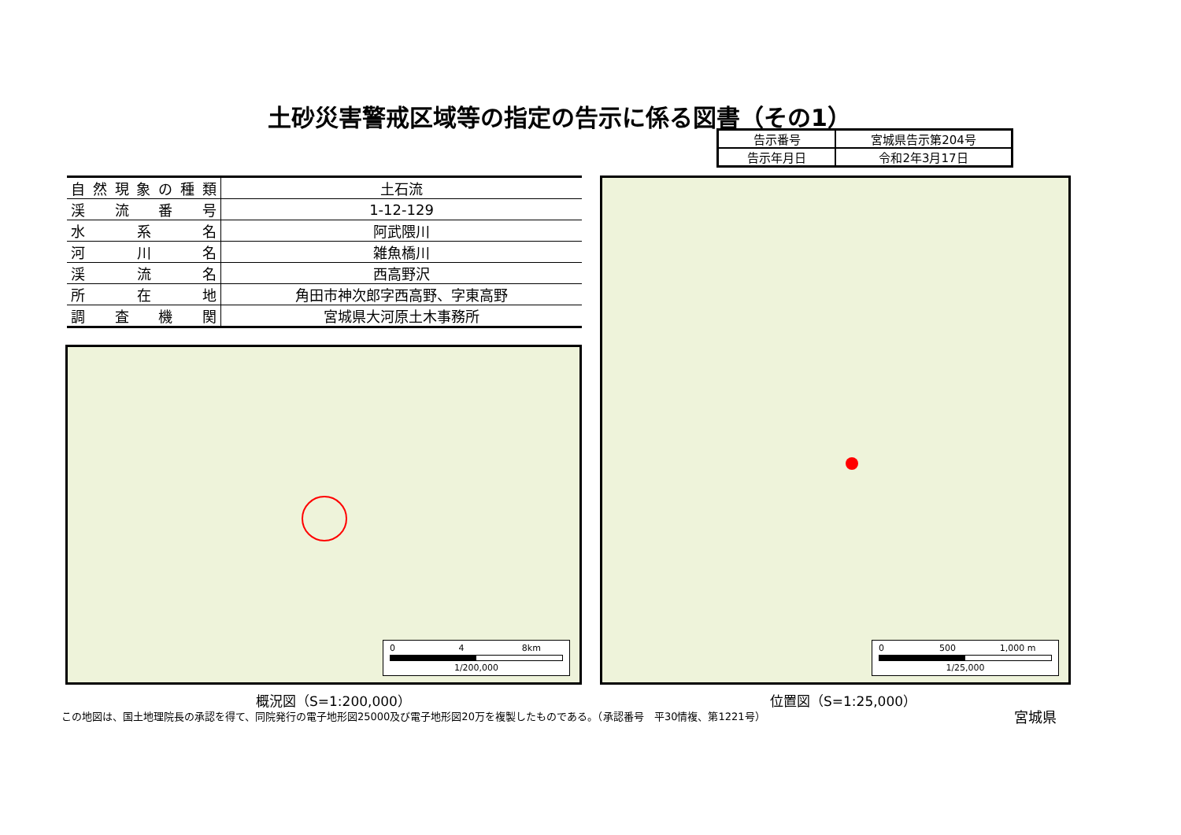土砂災害警戒区域等の指定の告示に係る図書（その1）
| 告示番号 | 宮城県告示第204号 |
| 告示年月日 | 令和2年3月17日 |
| 自然現象の種類 | 土石流 |
| 渓流番号 | 1-12-129 |
| 水系名 | 阿武隈川 |
| 河川名 | 雑魚橋川 |
| 渓流名 | 西高野沢 |
| 所在地 | 角田市神次郎字西高野、字東高野 |
| 調査機関 | 宮城県大河原土木事務所 |
0 4 8km
1/200,000
0 500 1,000 m
1/25,000
概況図（S=1:200,000） 位置図（S=1:25,000）
この地図は、国土地理院長の承認を得て、同院発行の電子地形図25000及び電子地形図20万を複製したものである。（承認番号　平30情複、第1221号）
宮城県